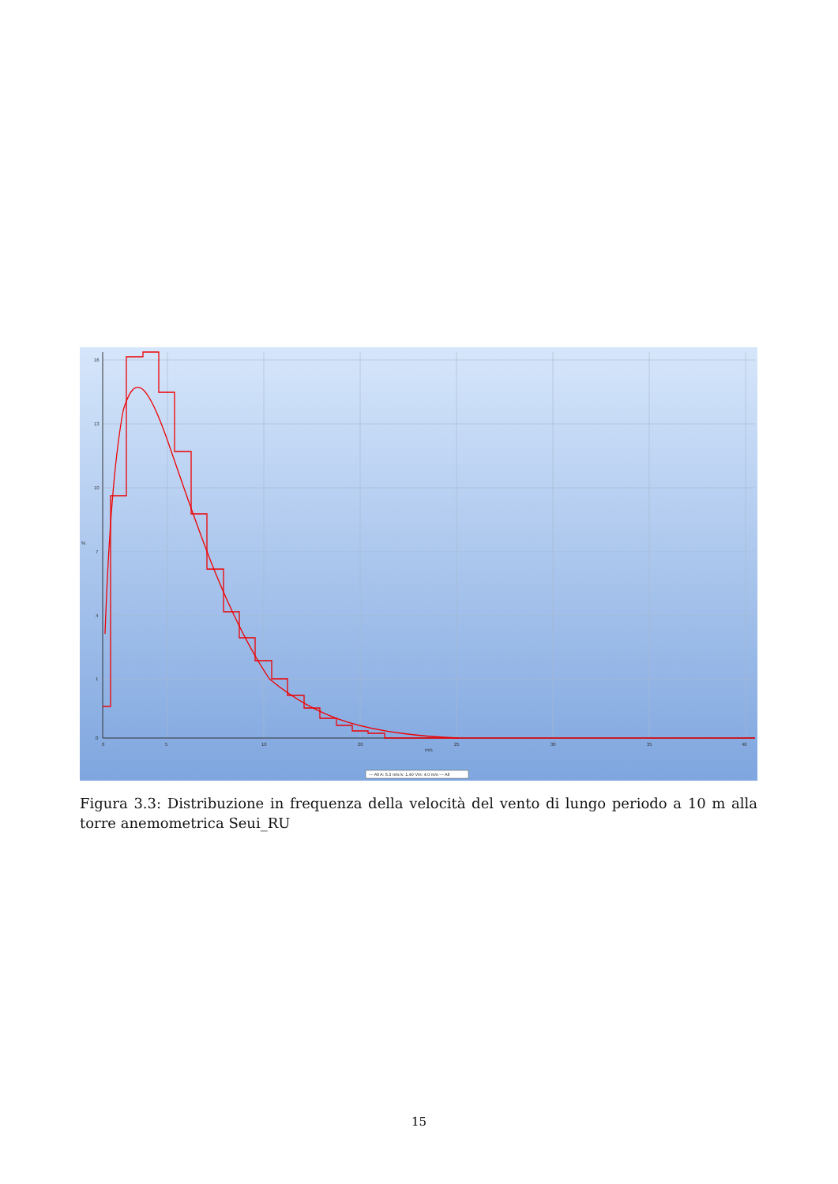16
13
10
7
4
1
0
0
5
10
20
25
30
35
40
m/s
%
— All A: 5.3 m/s k: 1.40 Vm: 4.0 m/s — All
Figura 3.3: Distribuzione in frequenza della velocità del vento di lungo periodo a 10 m alla torre anemometrica Seui_RU
15